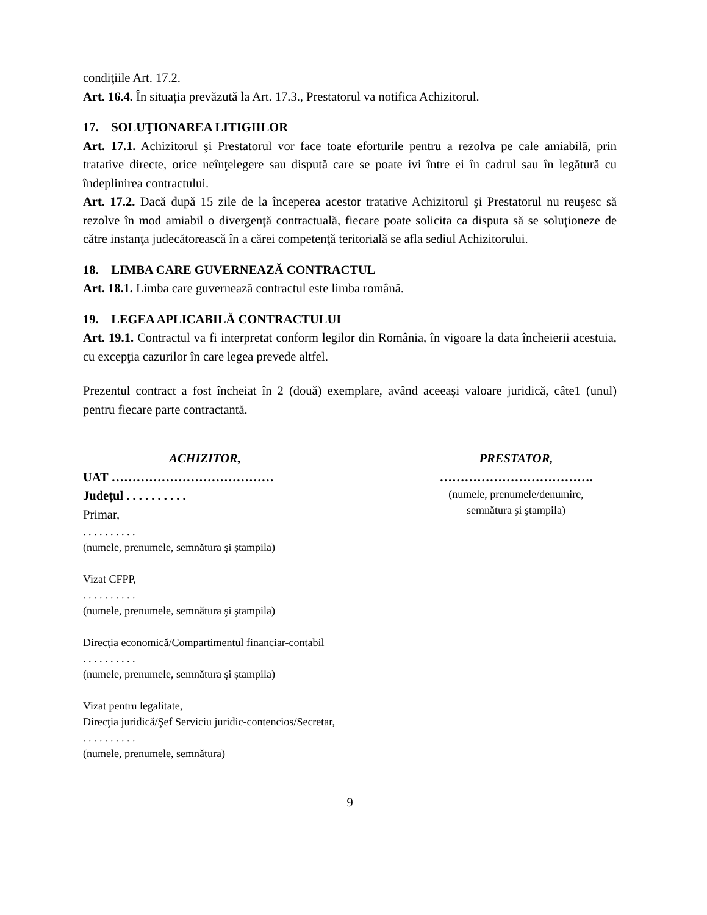condiţiile Art. 17.2.
Art. 16.4. În situaţia prevăzută la Art. 17.3., Prestatorul va notifica Achizitorul.
17. SOLUŢIONAREA LITIGIILOR
Art. 17.1. Achizitorul şi Prestatorul vor face toate eforturile pentru a rezolva pe cale amiabilă, prin tratative directe, orice neînţelegere sau dispută care se poate ivi între ei în cadrul sau în legătură cu îndeplinirea contractului.
Art. 17.2. Dacă după 15 zile de la începerea acestor tratative Achizitorul şi Prestatorul nu reuşesc să rezolve în mod amiabil o divergenţă contractuală, fiecare poate solicita ca disputa să se soluţioneze de către instanţa judecătorească în a cărei competenţă teritorială se afla sediul Achizitorului.
18. LIMBA CARE GUVERNEAZĂ CONTRACTUL
Art. 18.1. Limba care guvernează contractul este limba română.
19. LEGEA APLICABILĂ CONTRACTULUI
Art. 19.1. Contractul va fi interpretat conform legilor din România, în vigoare la data încheierii acestuia, cu excepţia cazurilor în care legea prevede altfel.
Prezentul contract a fost încheiat în 2 (două) exemplare, având aceeaşi valoare juridică, câte1 (unul) pentru fiecare parte contractantă.
ACHIZITOR,
UAT …………………………………
Judeţul . . . . . . . . . .
Primar,
. . . . . . . . . .
(numele, prenumele, semnătura şi ştampila)
Vizat CFPP,
. . . . . . . . . .
(numele, prenumele, semnătura şi ştampila)
Direcţia economică/Compartimentul financiar-contabil
. . . . . . . . . .
(numele, prenumele, semnătura şi ştampila)
Vizat pentru legalitate,
Direcţia juridică/Şef Serviciu juridic-contencios/Secretar,
. . . . . . . . . .
(numele, prenumele, semnătura)
PRESTATOR,
……………………………….
(numele, prenumele/denumire,
semnătura şi ştampila)
9